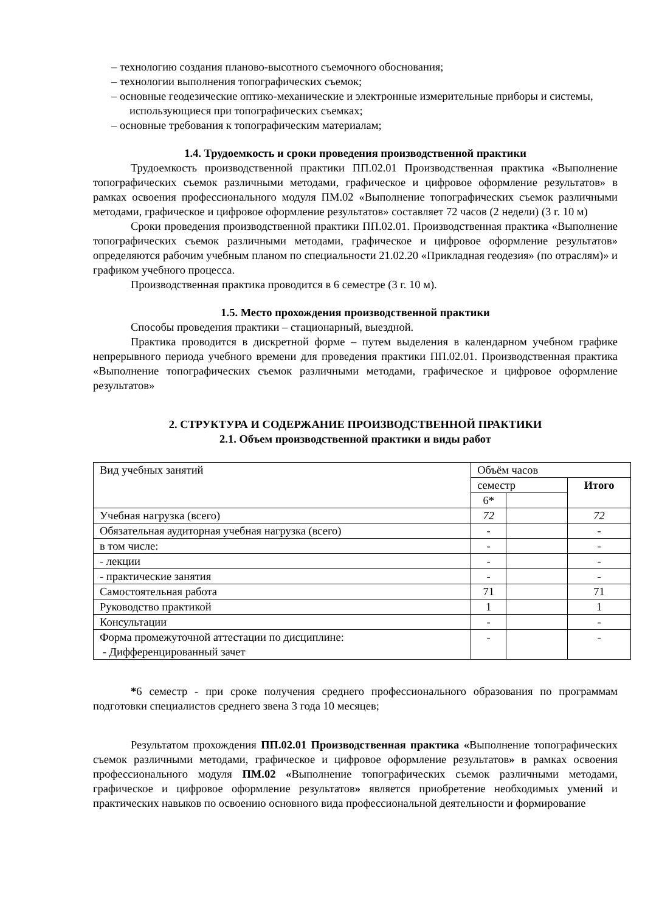– технологию создания планово-высотного съемочного обоснования;
– технологии выполнения топографических съемок;
– основные геодезические оптико-механические и электронные измерительные приборы и системы, использующиеся при топографических съемках;
– основные требования к топографическим материалам;
1.4. Трудоемкость и сроки проведения производственной практики
Трудоемкость производственной практики ПП.02.01 Производственная практика «Выполнение топографических съемок различными методами, графическое и цифровое оформление результатов» в рамках освоения профессионального модуля ПМ.02 «Выполнение топографических съемок различными методами, графическое и цифровое оформление результатов» составляет 72 часов (2 недели) (3 г. 10 м)
Сроки проведения производственной практики ПП.02.01. Производственная практика «Выполнение топографических съемок различными методами, графическое и цифровое оформление результатов» определяются рабочим учебным планом по специальности 21.02.20 «Прикладная геодезия» (по отраслям)» и графиком учебного процесса.
Производственная практика проводится в 6 семестре (3 г. 10 м).
1.5. Место прохождения производственной практики
Способы проведения практики – стационарный, выездной.
Практика проводится в дискретной форме – путем выделения в календарном учебном графике непрерывного периода учебного времени для проведения практики ПП.02.01. Производственная практика «Выполнение топографических съемок различными методами, графическое и цифровое оформление результатов»
2. СТРУКТУРА И СОДЕРЖАНИЕ ПРОИЗВОДСТВЕННОЙ ПРАКТИКИ
2.1. Объем производственной практики и виды работ
| Вид учебных занятий | Объём часов | | |
| --- | --- | --- | --- |
| | семестр | | Итого |
| | 6* | | |
| Учебная нагрузка (всего) | 72 | | 72 |
| Обязательная аудиторная учебная нагрузка (всего) | - | | - |
| в том числе: | - | | - |
| - лекции | - | | - |
| - практические занятия | - | | - |
| Самостоятельная работа | 71 | | 71 |
| Руководство практикой | 1 | | 1 |
| Консультации | - | | - |
| Форма промежуточной аттестации по дисциплине: - Дифференцированный зачет | - | | - |
*6 семестр - при сроке получения среднего профессионального образования по программам подготовки специалистов среднего звена 3 года 10 месяцев;
Результатом прохождения ПП.02.01 Производственная практика «Выполнение топографических съемок различными методами, графическое и цифровое оформление результатов» в рамках освоения профессионального модуля ПМ.02 «Выполнение топографических съемок различными методами, графическое и цифровое оформление результатов» является приобретение необходимых умений и практических навыков по освоению основного вида профессиональной деятельности и формирование